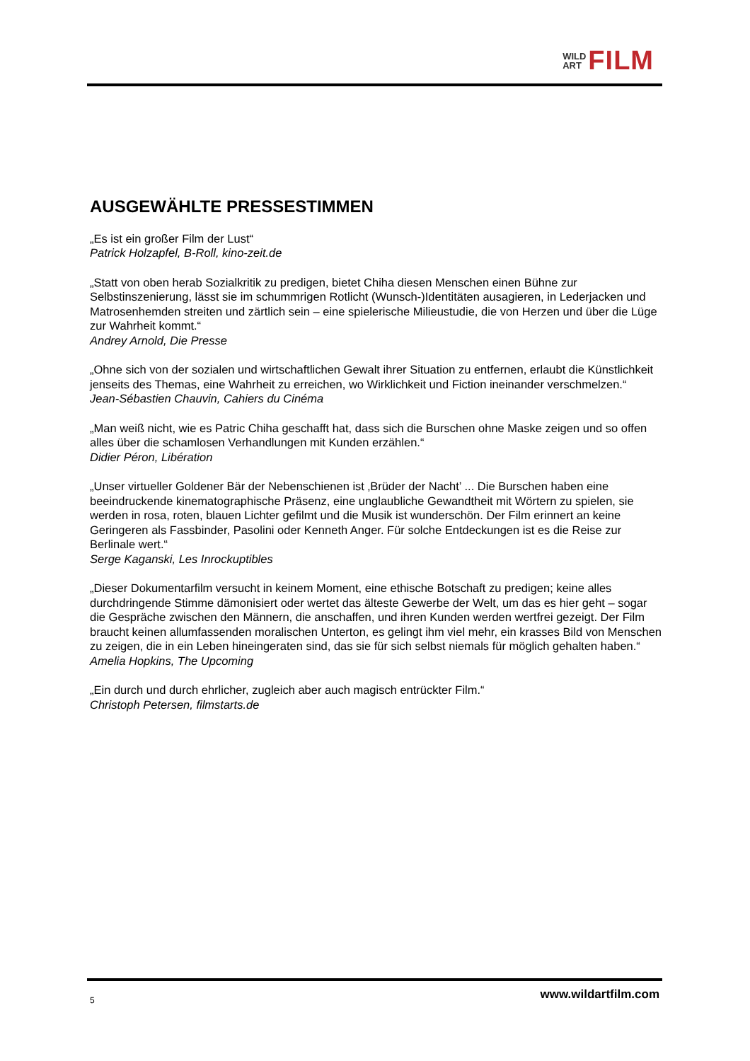WILD
ART
FILM
AUSGEWÄHLTE PRESSESTIMMEN
„Es ist ein großer Film der Lust“
Patrick Holzapfel, B-Roll, kino-zeit.de
„Statt von oben herab Sozialkritik zu predigen, bietet Chiha diesen Menschen einen Bühne zur Selbstinszenierung, lässt sie im schummrigen Rotlicht (Wunsch-)Identitäten ausagieren, in Lederjacken und Matrosenhemden streiten und zärtlich sein – eine spielerische Milieustudie, die von Herzen und über die Lüge zur Wahrheit kommt.“
Andrey Arnold, Die Presse
„Ohne sich von der sozialen und wirtschaftlichen Gewalt ihrer Situation zu entfernen, erlaubt die Künstlichkeit jenseits des Themas, eine Wahrheit zu erreichen, wo Wirklichkeit und Fiction ineinander verschmelzen.“
Jean-Sébastien Chauvin, Cahiers du Cinéma
„Man weiß nicht, wie es Patric Chiha geschafft hat, dass sich die Burschen ohne Maske zeigen und so offen alles über die schamlosen Verhandlungen mit Kunden erzählen.“
Didier Péron, Libération
„Unser virtueller Goldener Bär der Nebenschienen ist ‚Brüder der Nacht’ ... Die Burschen haben eine beeindruckende kinematographische Präsenz, eine unglaubliche Gewandtheit mit Wörtern zu spielen, sie werden in rosa, roten, blauen Lichter gefilmt und die Musik ist wunderschön. Der Film erinnert an keine Geringeren als Fassbinder, Pasolini oder Kenneth Anger. Für solche Entdeckungen ist es die Reise zur Berlinale wert.“
Serge Kaganski, Les Inrockuptibles
„Dieser Dokumentarfilm versucht in keinem Moment, eine ethische Botschaft zu predigen; keine alles durchdringende Stimme dämonisiert oder wertet das älteste Gewerbe der Welt, um das es hier geht – sogar die Gespräche zwischen den Männern, die anschaffen, und ihren Kunden werden wertfrei gezeigt. Der Film braucht keinen allumfassenden moralischen Unterton, es gelingt ihm viel mehr, ein krasses Bild von Menschen zu zeigen, die in ein Leben hineingeraten sind, das sie für sich selbst niemals für möglich gehalten haben.“
Amelia Hopkins, The Upcoming
„Ein durch und durch ehrlicher, zugleich aber auch magisch entrückter Film.“
Christoph Petersen, filmstarts.de
5 www.wildartfilm.com